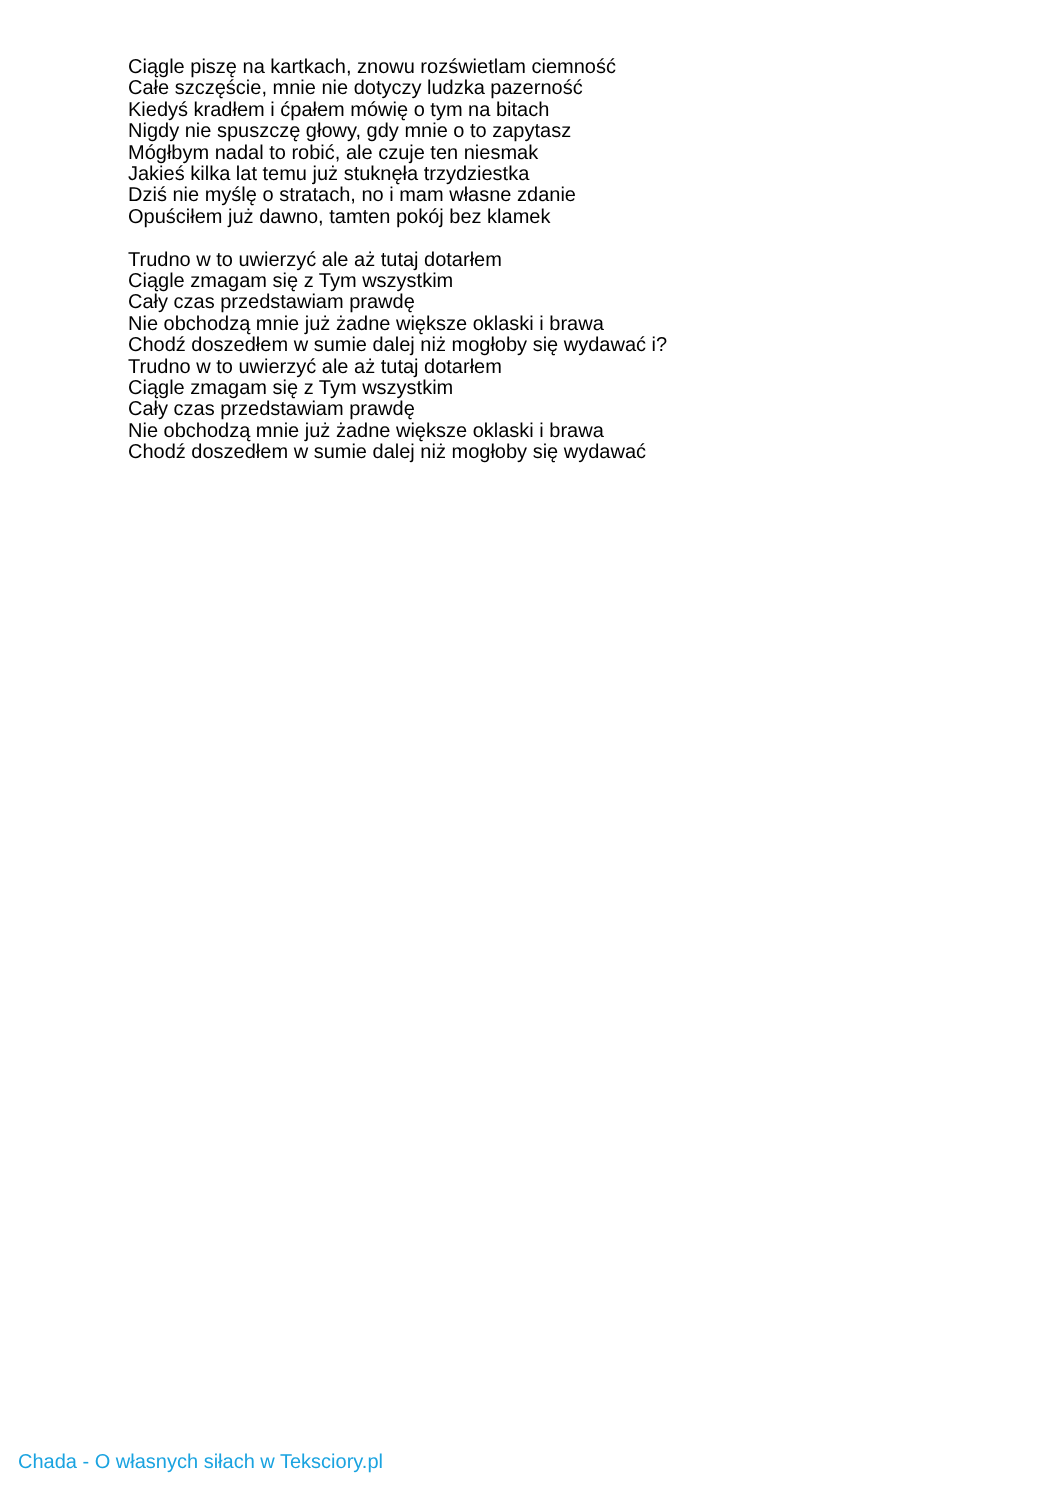Ciągle piszę na kartkach, znowu rozświetlam ciemność
Całe szczęście, mnie nie dotyczy ludzka pazerność
Kiedyś kradłem i ćpałem mówię o tym na bitach
Nigdy nie spuszczę głowy, gdy mnie o to zapytasz
Mógłbym nadal to robić, ale czuje ten niesmak
Jakieś kilka lat temu już stuknęła trzydziestka
Dziś nie myślę o stratach, no i mam własne zdanie
Opuściłem już dawno, tamten pokój bez klamek
Trudno w to uwierzyć ale aż tutaj dotarłem
Ciągle zmagam się z Tym wszystkim
Cały czas przedstawiam prawdę
Nie obchodzą mnie już żadne większe oklaski i brawa
Chodź doszedłem w sumie dalej niż mogłoby się wydawać i?
Trudno w to uwierzyć ale aż tutaj dotarłem
Ciągle zmagam się z Tym wszystkim
Cały czas przedstawiam prawdę
Nie obchodzą mnie już żadne większe oklaski i brawa
Chodź doszedłem w sumie dalej niż mogłoby się wydawać
Chada - O własnych siłach w Teksciory.pl